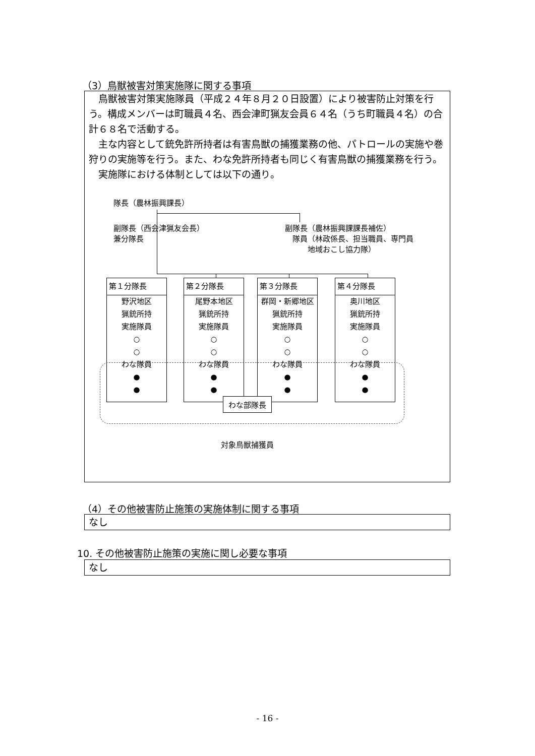（3）鳥獣被害対策実施隊に関する事項
 鳥獣被害対策実施隊員（平成２４年８月２０日設置）により被害防止対策を行う。構成メンバーは町職員４名、西会津町猟友会員６４名（うち町職員４名）の合計６８名で活動する。
 主な内容として銃免許所持者は有害鳥獣の捕獲業務の他、パトロールの実施や巻狩りの実施等を行う。また、わな免許所持者も同じく有害鳥獣の捕獲業務を行う。
 実施隊における体制としては以下の通り。
隊長（農林振興課長）
副隊長（西会津猟友会長）
兼分隊長
副隊長（農林振興課課長補佐）
 隊員（林政係長、担当職員、専門員
   地域おこし協力隊）
第１分隊長
野沢地区
猟銃所持
実施隊員
○
○
わな隊員
●
●
第２分隊長
尾野本地区
猟銃所持
実施隊員
○
○
わな隊員
●
●
第３分隊長
群岡・新郷地区
猟銃所持
実施隊員
○
○
わな隊員
●
●
第４分隊長
奥川地区
猟銃所持
実施隊員
○
○
わな隊員
●
●
わな部隊長
対象鳥獣捕獲員
（4）その他被害防止施策の実施体制に関する事項
なし
10. その他被害防止施策の実施に関し必要な事項
なし
- 16 -